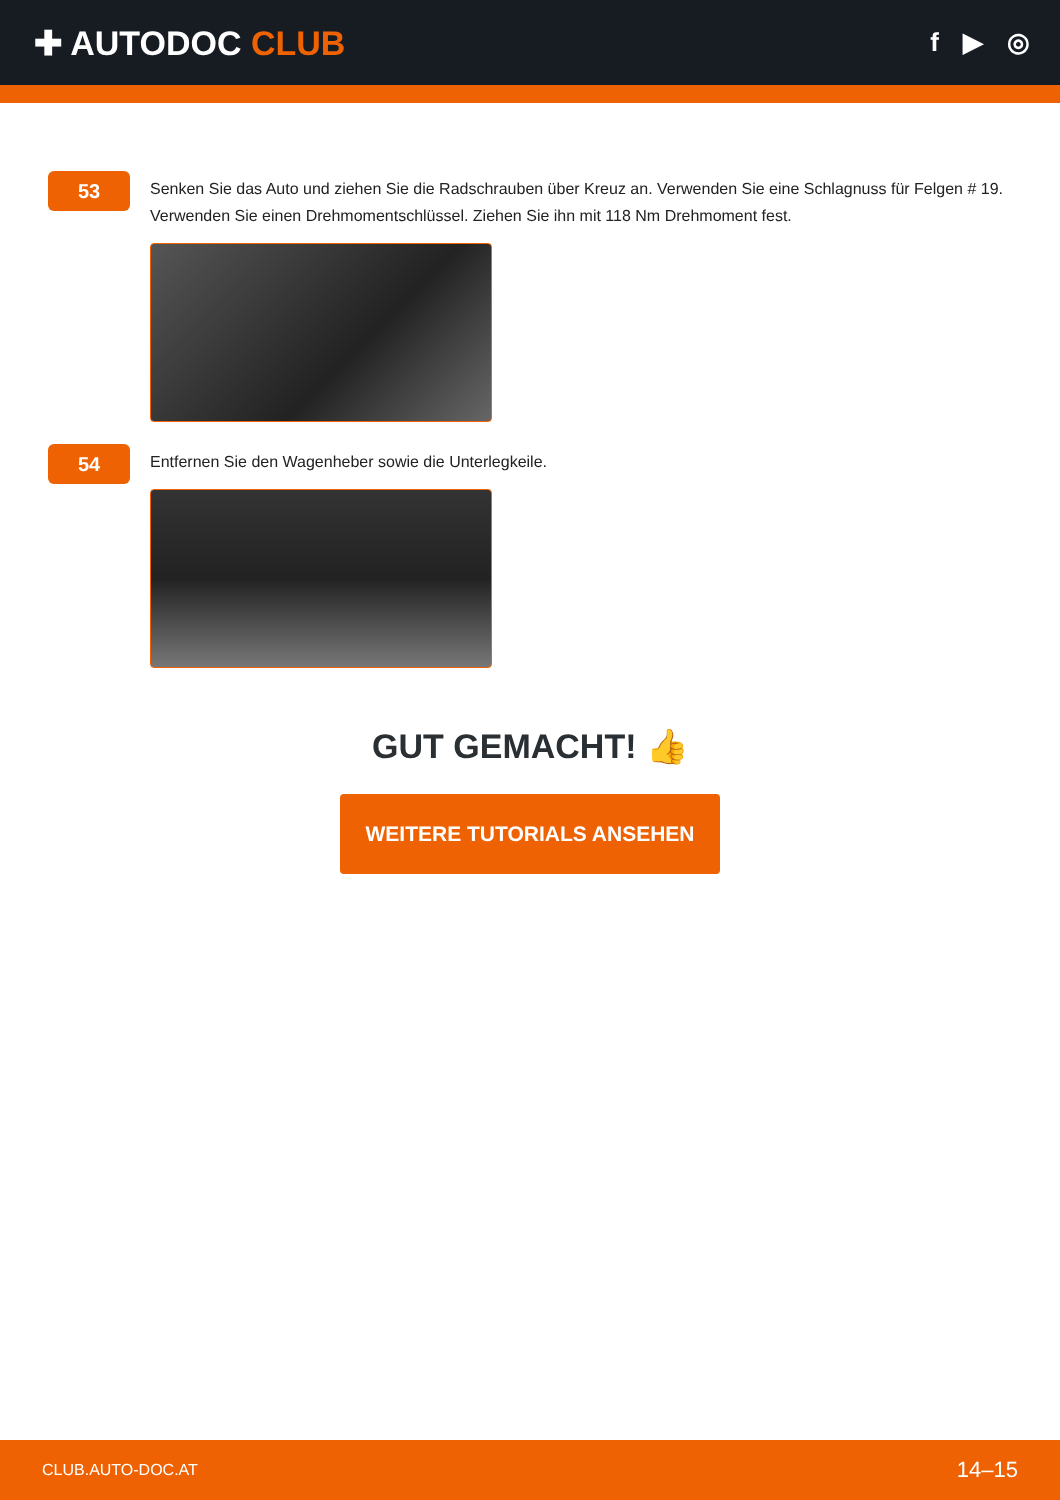✚ AUTODOC CLUB
f ▶ ◎
53
Senken Sie das Auto und ziehen Sie die Radschrauben über Kreuz an. Verwenden Sie eine Schlagnuss für Felgen # 19. Verwenden Sie einen Drehmomentschlüssel. Ziehen Sie ihn mit 118 Nm Drehmoment fest.
54
Entfernen Sie den Wagenheber sowie die Unterlegkeile.
GUT GEMACHT! 👍
WEITERE TUTORIALS ANSEHEN
CLUB.AUTO-DOC.AT 14–15